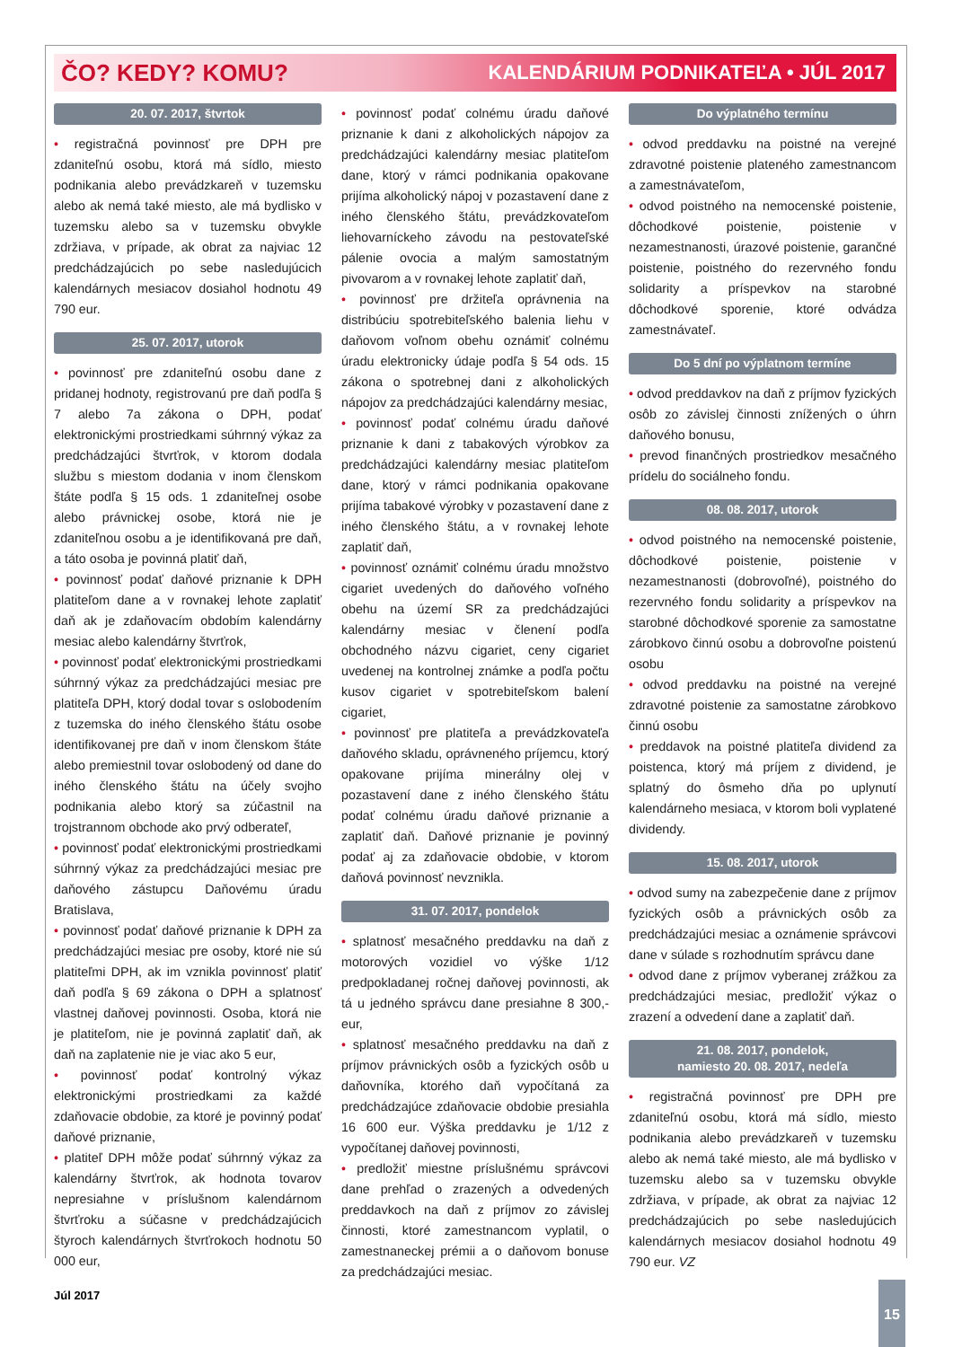ČO? KEDY? KOMU? KALENDÁRIUM PODNIKATEĽA • JÚL 2017
20. 07. 2017, štvrtok
• registračná povinnosť pre DPH pre zdaniteľnú osobu, ktorá má sídlo, miesto podnikania alebo prevádzkareň v tuzemsku alebo ak nemá také miesto, ale má bydlisko v tuzemsku alebo sa v tuzemsku obvykle zdržiava, v prípade, ak obrat za najviac 12 predchádzajúcich po sebe nasledujúcich kalendárnych mesiacov dosiahol hodnotu 49 790 eur.
25. 07. 2017, utorok
• povinnosť pre zdaniteľnú osobu dane z pridanej hodnoty, registrovanú pre daň podľa § 7 alebo 7a zákona o DPH, podať elektronickými prostriedkami súhrnný výkaz za predchádzajúci štvrťrok, v ktorom dodala službu s miestom dodania v inom členskom štáte podľa § 15 ods. 1 zdaniteľnej osobe alebo právnickej osobe, ktorá nie je zdaniteľnou osobu a je identifikovaná pre daň, a táto osoba je povinná platiť daň,
• povinnosť podať daňové priznanie k DPH platiteľom dane a v rovnakej lehote zaplatiť daň ak je zdaňovacím obdobím kalendárny mesiac alebo kalendárny štvrťrok,
• povinnosť podať elektronickými prostriedkami súhrnný výkaz za predchádzajúci mesiac pre platiteľa DPH, ktorý dodal tovar s oslobodením z tuzemska do iného členského štátu osobe identifikovanej pre daň v inom členskom štáte alebo premiestnil tovar oslobodený od dane do iného členského štátu na účely svojho podnikania alebo ktorý sa zúčastnil na trojstrannom obchode ako prvý odberateľ,
• povinnosť podať elektronickými prostriedkami súhrnný výkaz za predchádzajúci mesiac pre daňového zástupcu Daňovému úradu Bratislava,
• povinnosť podať daňové priznanie k DPH za predchádzajúci mesiac pre osoby, ktoré nie sú platiteľmi DPH, ak im vznikla povinnosť platiť daň podľa § 69 zákona o DPH a splatnosť vlastnej daňovej povinnosti. Osoba, ktorá nie je platiteľom, nie je povinná zaplatiť daň, ak daň na zaplatenie nie je viac ako 5 eur,
• povinnosť podať kontrolný výkaz elektronickými prostriedkami za každé zdaňovacie obdobie, za ktoré je povinný podať daňové priznanie,
• platiteľ DPH môže podať súhrnný výkaz za kalendárny štvrťrok, ak hodnota tovarov nepresiahne v príslušnom kalendárnom štvrťroku a súčasne v predchádzajúcich štyroch kalendárnych štvrťrokoch hodnotu 50 000 eur,
• povinnosť podať colnému úradu daňové priznanie k dani z alkoholických nápojov za predchádzajúci kalendárny mesiac platiteľom dane, ktorý v rámci podnikania opakovane prijíma alkoholický nápoj v pozastavení dane z iného členského štátu, prevádzkovateľom liehovarníckeho závodu na pestovateľské pálenie ovocia a malým samostatným pivovarom a v rovnakej lehote zaplatiť daň,
• povinnosť pre držiteľa oprávnenia na distribúciu spotrebiteľského balenia liehu v daňovom voľnom obehu oznámiť colnému úradu elektronicky údaje podľa § 54 ods. 15 zákona o spotrebnej dani z alkoholických nápojov za predchádzajúci kalendárny mesiac,
• povinnosť podať colnému úradu daňové priznanie k dani z tabakových výrobkov za predchádzajúci kalendárny mesiac platiteľom dane, ktorý v rámci podnikania opakovane prijíma tabakové výrobky v pozastavení dane z iného členského štátu, a v rovnakej lehote zaplatiť daň,
• povinnosť oznámiť colnému úradu množstvo cigariet uvedených do daňového voľného obehu na území SR za predchádzajúci kalendárny mesiac v členení podľa obchodného názvu cigariet, ceny cigariet uvedenej na kontrolnej známke a podľa počtu kusov cigariet v spotrebiteľskom balení cigariet,
• povinnosť pre platiteľa a prevádzkovateľa daňového skladu, oprávneného príjemcu, ktorý opakovane prijíma minerálny olej v pozastavení dane z iného členského štátu podať colnému úradu daňové priznanie a zaplatiť daň. Daňové priznanie je povinný podať aj za zdaňovacie obdobie, v ktorom daňová povinnosť nevznikla.
31. 07. 2017, pondelok
• splatnosť mesačného preddavku na daň z motorových vozidiel vo výške 1/12 predpokladanej ročnej daňovej povinnosti, ak tá u jedného správcu dane presiahne 8 300,- eur,
• splatnosť mesačného preddavku na daň z príjmov právnických osôb a fyzických osôb u daňovníka, ktorého daň vypočítaná za predchádzajúce zdaňovacie obdobie presiahla 16 600 eur. Výška preddavku je 1/12 z vypočítanej daňovej povinnosti,
• predložiť miestne príslušnému správcovi dane prehľad o zrazených a odvedených preddavkoch na daň z príjmov zo závislej činnosti, ktoré zamestnancom vyplatil, o zamestnaneckej prémii a o daňovom bonuse za predchádzajúci mesiac.
Do výplatného termínu
• odvod preddavku na poistné na verejné zdravotné poistenie plateného zamestnancom a zamestnávateľom,
• odvod poistného na nemocenské poistenie, dôchodkové poistenie, poistenie v nezamestnanosti, úrazové poistenie, garančné poistenie, poistného do rezervného fondu solidarity a príspevkov na starobné dôchodkové sporenie, ktoré odvádza zamestnávateľ.
Do 5 dní po výplatnom termíne
• odvod preddavkov na daň z príjmov fyzických osôb zo závislej činnosti znížených o úhrn daňového bonusu,
• prevod finančných prostriedkov mesačného prídelu do sociálneho fondu.
08. 08. 2017, utorok
• odvod poistného na nemocenské poistenie, dôchodkové poistenie, poistenie v nezamestnanosti (dobrovoľné), poistného do rezervného fondu solidarity a príspevkov na starobné dôchodkové sporenie za samostatne zárobkovo činnú osobu a dobrovoľne poistenú osobu
• odvod preddavku na poistné na verejné zdravotné poistenie za samostatne zárobkovo činnú osobu
• preddavok na poistné platiteľa dividend za poistenca, ktorý má príjem z dividend, je splatný do ôsmeho dňa po uplynutí kalendárneho mesiaca, v ktorom boli vyplatené dividendy.
15. 08. 2017, utorok
• odvod sumy na zabezpečenie dane z príjmov fyzických osôb a právnických osôb za predchádzajúci mesiac a oznámenie správcovi dane v súlade s rozhodnutím správcu dane
• odvod dane z príjmov vyberanej zrážkou za predchádzajúci mesiac, predložiť výkaz o zrazení a odvedení dane a zaplatiť daň.
21. 08. 2017, pondelok,
namiesto 20. 08. 2017, nedeľa
• registračná povinnosť pre DPH pre zdaniteľnú osobu, ktorá má sídlo, miesto podnikania alebo prevádzkareň v tuzemsku alebo ak nemá také miesto, ale má bydlisko v tuzemsku alebo sa v tuzemsku obvykle zdržiava, v prípade, ak obrat za najviac 12 predchádzajúcich po sebe nasledujúcich kalendárnych mesiacov dosiahol hodnotu 49 790 eur. VZ
Júl 2017 15